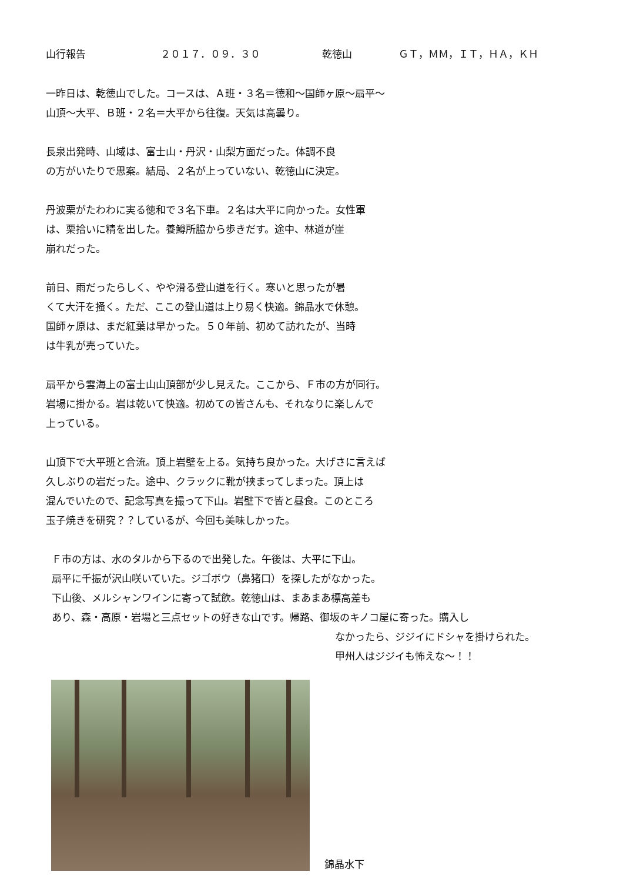山行報告 ２０１７．０９．３０ 乾徳山 ＧＴ，ＭＭ，ＩＴ，ＨＡ，ＫＨ
一昨日は、乾徳山でした。コースは、Ａ班・３名＝徳和〜国師ヶ原〜扇平〜
山頂〜大平、Ｂ班・２名＝大平から往復。天気は高曇り。
長泉出発時、山域は、富士山・丹沢・山梨方面だった。体調不良
の方がいたりで思案。結局、２名が上っていない、乾徳山に決定。
丹波栗がたわわに実る徳和で３名下車。２名は大平に向かった。女性軍
は、栗拾いに精を出した。養鱒所脇から歩きだす。途中、林道が崖
崩れだった。
前日、雨だったらしく、やや滑る登山道を行く。寒いと思ったが暑
くて大汗を掻く。ただ、ここの登山道は上り易く快適。錦晶水で休憩。
国師ヶ原は、まだ紅葉は早かった。５０年前、初めて訪れたが、当時
は牛乳が売っていた。
扇平から雲海上の富士山山頂部が少し見えた。ここから、Ｆ市の方が同行。
岩場に掛かる。岩は乾いて快適。初めての皆さんも、それなりに楽しんで
上っている。
山頂下で大平班と合流。頂上岩壁を上る。気持ち良かった。大げさに言えば
久しぶりの岩だった。途中、クラックに靴が挟まってしまった。頂上は
混んでいたので、記念写真を撮って下山。岩壁下で皆と昼食。このところ
玉子焼きを研究？？しているが、今回も美味しかった。
Ｆ市の方は、水のタルから下るので出発した。午後は、大平に下山。
扇平に千振が沢山咲いていた。ジゴボウ（鼻猪口）を探したがなかった。
下山後、メルシャンワインに寄って試飲。乾徳山は、まあまあ標高差も
あり、森・高原・岩場と三点セットの好きな山です。帰路、御坂のキノコ屋に寄った。購入し
なかったら、ジジイにドシャを掛けられた。
甲州人はジジイも怖えな〜！！
錦晶水下